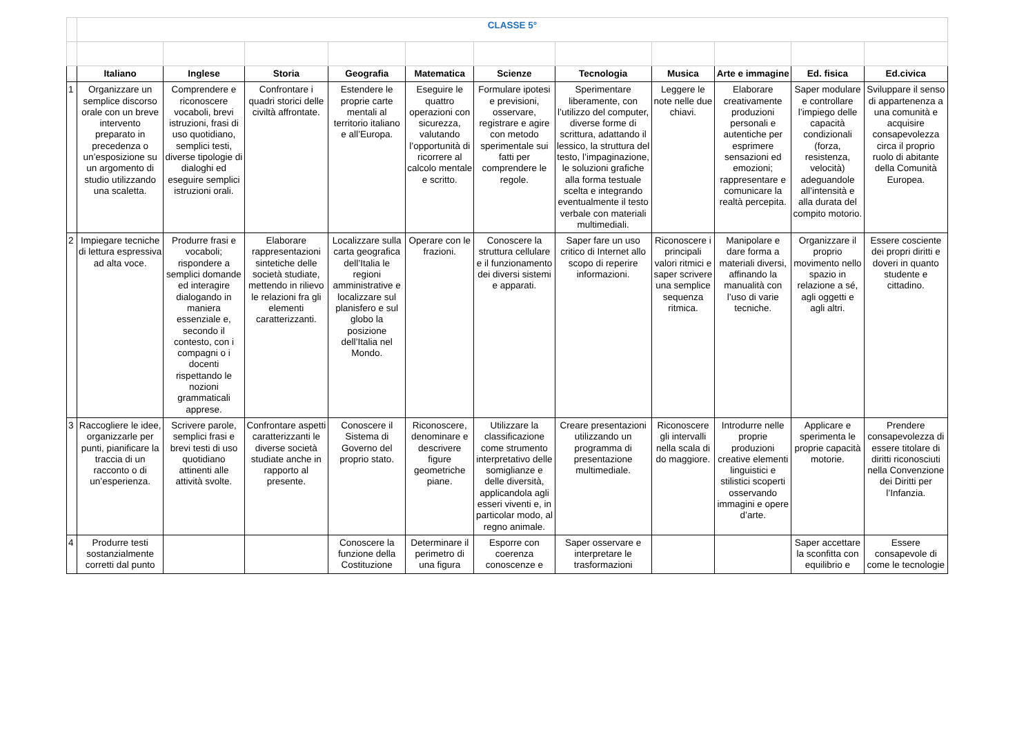| | CLASSE 5° | | | | | | | | | | |
| | Italiano | Inglese | Storia | Geografia | Matematica | Scienze | Tecnologia | Musica | Arte e immagine | Ed. fisica | Ed.civica |
| 1 | Organizzare un semplice discorso orale con un breve intervento preparato in precedenza o un’esposizione su un argomento di studio utilizzando una scaletta. | Comprendere e riconoscere vocaboli, brevi istruzioni, frasi di uso quotidiano, semplici testi, diverse tipologie di dialoghi ed eseguire semplici istruzioni orali. | Confrontare i quadri storici delle civiltà affrontate. | Estendere le proprie carte mentali al territorio italiano e all’Europa. | Eseguire le quattro operazioni con sicurezza, valutando l’opportunità di ricorrere al calcolo mentale e scritto. | Formulare ipotesi e previsioni, osservare, registrare e agire con metodo sperimentale sui fatti per comprendere le regole. | Sperimentare liberamente, con l’utilizzo del computer, diverse forme di scrittura, adattando il lessico, la struttura del testo, l’impaginazione, le soluzioni grafiche alla forma testuale scelta e integrando eventualmente il testo verbale con materiali multimediali. | Leggere le note nelle due chiavi. | Elaborare creativamente produzioni personali e autentiche per esprimere sensazioni ed emozioni; rappresentare e comunicare la realtà percepita. | Saper modulare e controllare l’impiego delle capacità condizionali (forza, resistenza, velocità) adeguandole all’intensità e alla durata del compito motorio. | Sviluppare il senso di appartenenza a una comunità e acquisire consapevolezza circa il proprio ruolo di abitante della Comunità Europea. |
| 2 | Impiegare tecniche di lettura espressiva ad alta voce. | Produrre frasi e vocaboli; rispondere a semplici domande ed interagire dialogando in maniera essenziale e, secondo il contesto, con i compagni o i docenti rispettando le nozioni grammaticali apprese. | Elaborare rappresentazioni sintetiche delle società studiate, mettendo in rilievo le relazioni fra gli elementi caratterizzanti. | Localizzare sulla carta geografica dell’Italia le regioni amministrative e localizzare sul planisfero e sul globo la posizione dell’Italia nel Mondo. | Operare con le frazioni. | Conoscere la struttura cellulare e il funzionamento dei diversi sistemi e apparati. | Saper fare un uso critico di Internet allo scopo di reperire informazioni. | Riconoscere i principali valori ritmici e saper scrivere una semplice sequenza ritmica. | Manipolare e dare forma a materiali diversi, affinando la manualità con l’uso di varie tecniche. | Organizzare il proprio movimento nello spazio in relazione a sé, agli oggetti e agli altri. | Essere cosciente dei propri diritti e doveri in quanto studente e cittadino. |
| 3 | Raccogliere le idee, organizzarle per punti, pianificare la traccia di un racconto o di un’esperienza. | Scrivere parole, semplici frasi e brevi testi di uso quotidiano attinenti alle attività svolte. | Confrontare aspetti caratterizzanti le diverse società studiate anche in rapporto al presente. | Conoscere il Sistema di Governo del proprio stato. | Riconoscere, denominare e descrivere figure geometriche piane. | Utilizzare la classificazione come strumento interpretativo delle somiglianze e delle diversità, applicandola agli esseri viventi e, in particolar modo, al regno animale. | Creare presentazioni utilizzando un programma di presentazione multimediale. | Riconoscere gli intervalli nella scala di do maggiore. | Introdurre nelle proprie produzioni creative elementi linguistici e stilistici scoperti osservando immagini e opere d’arte. | Applicare e sperimenta le proprie capacità motorie. | Prendere consapevolezza di essere titolare di diritti riconosciuti nella Convenzione dei Diritti per l’Infanzia. |
| 4 | Produrre testi sostanzialmente corretti dal punto | | | Conoscere la funzione della Costituzione | Determinare il perimetro di una figura | Esporre con coerenza conoscenze e | Saper osservare e interpretare le trasformazioni | | | Saper accettare la sconfitta con equilibrio e | Essere consapevole di come le tecnologie |